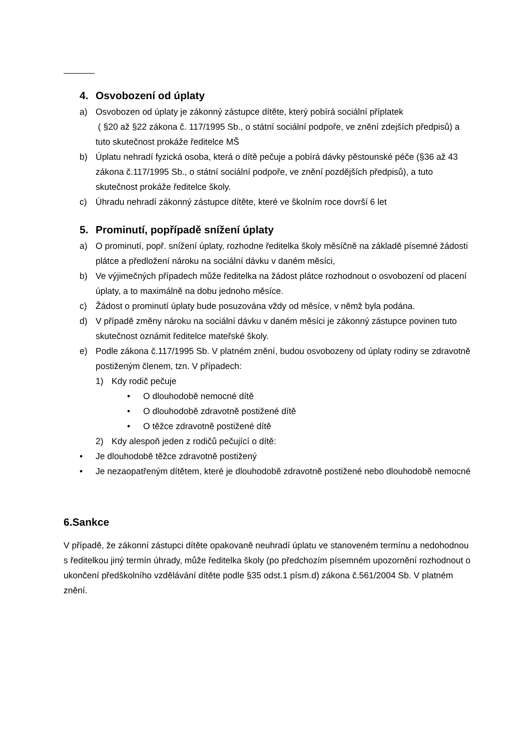4. Osvobození od úplaty
a) Osvobozen od úplaty je zákonný zástupce dítěte, který pobírá sociální příplatek
( §20 až §22 zákona č. 117/1995 Sb., o státní sociální podpoře, ve znění zdejších předpisů) a tuto skutečnost prokáže ředitelce MŠ
b) Úplatu nehradí fyzická osoba, která o dítě pečuje a pobírá dávky pěstounské péče (§36 až 43 zákona č.117/1995 Sb., o státní sociální podpoře, ve znění pozdějších předpisů), a tuto skutečnost prokáže ředitelce školy.
c) Úhradu nehradí zákonný zástupce dítěte, které ve školním roce dovrší 6 let
5. Prominutí, popřípadě snížení úplaty
a) O prominutí, popř. snížení úplaty, rozhodne ředitelka školy měsíčně na základě písemné žádosti plátce a předložení nároku na sociální dávku v daném měsíci,
b) Ve výjimečných případech může ředitelka na žádost plátce rozhodnout o osvobození od placení úplaty, a to maximálně na dobu jednoho měsíce.
c) Žádost o prominutí úplaty bude posuzována vždy od měsíce, v němž byla podána.
d) V případě změny nároku na sociální dávku v daném měsíci je zákonný zástupce povinen tuto skutečnost oznámit ředitelce mateřské školy.
e) Podle zákona č.117/1995 Sb. V platném znění, budou osvobozeny od úplaty rodiny se zdravotně postiženým členem, tzn. V případech:
1) Kdy rodič pečuje
• O dlouhodobě nemocné dítě
• O dlouhodobě zdravotně postižené dítě
• O těžce zdravotně postižené dítě
2) Kdy alespoň jeden z rodičů pečující o dítě:
• Je dlouhodobě těžce zdravotně postižený
• Je nezaopatřeným dítětem, které je dlouhodobě zdravotně postižené nebo dlouhodobě nemocné
6.Sankce
V případě, že zákonní zástupci dítěte opakovaně neuhradí úplatu ve stanoveném termínu a nedohodnou s ředitelkou jiný termín úhrady, může ředitelka školy (po předchozím písemném upozornění rozhodnout o ukončení předškolního vzdělávání dítěte podle §35 odst.1 písm.d) zákona č.561/2004 Sb. V platném znění.